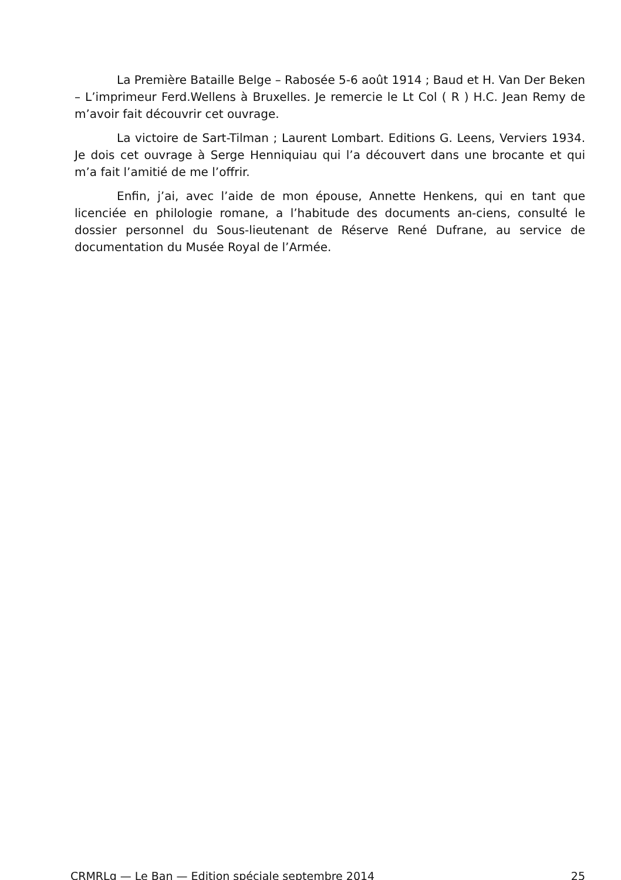La Première Bataille Belge – Rabosée 5-6 août 1914 ; Baud et H. Van Der Beken – L’imprimeur Ferd.Wellens à Bruxelles. Je remercie le Lt Col ( R ) H.C. Jean Remy de m’avoir fait découvrir cet ouvrage.
La victoire de Sart-Tilman ; Laurent Lombart. Editions G. Leens, Verviers 1934. Je dois cet ouvrage à Serge Henniquiau qui l’a découvert dans une brocante et qui m’a fait l’amitié de me l’offrir.
Enfin, j’ai, avec l’aide de mon épouse, Annette Henkens, qui en tant que licenciée en philologie romane, a l’habitude des documents an-ciens, consulté le dossier personnel du Sous-lieutenant de Réserve René Dufrane, au service de documentation du Musée Royal de l’Armée.
CRMRLg — Le Ban — Edition spéciale septembre 2014 25